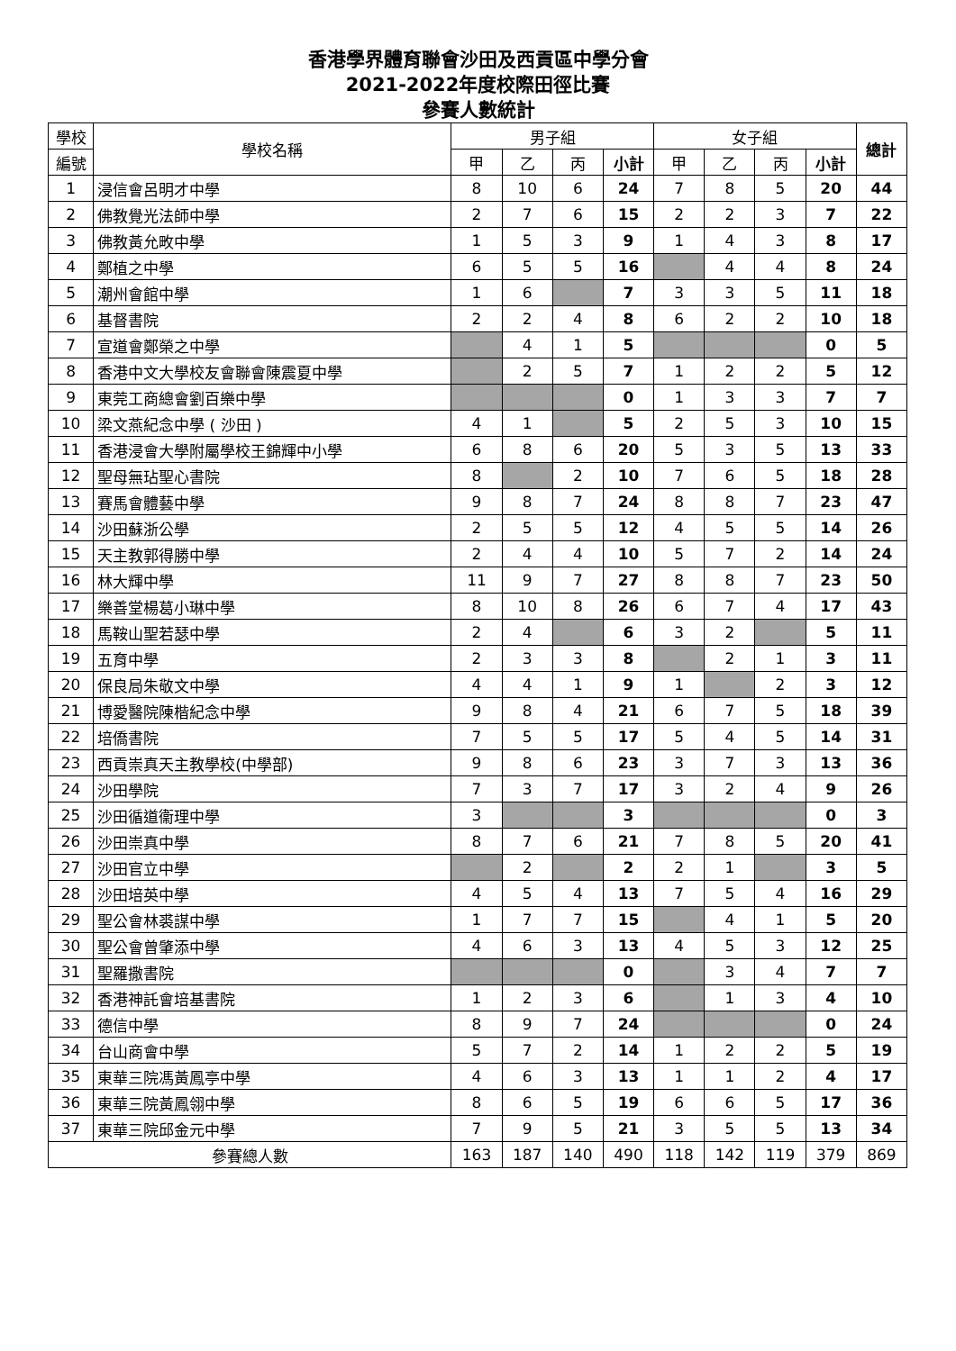香港學界體育聯會沙田及西貢區中學分會
2021-2022年度校際田徑比賽
參賽人數統計
| 學校 | 學校名稱 | 男子組 | | | | 女子組 | | | | 總計 |
| --- | --- | --- | --- | --- | --- | --- | --- | --- | --- | --- |
| 編號 | | 甲 | 乙 | 丙 | 小計 | 甲 | 乙 | 丙 | 小計 | |
| 1 | 浸信會呂明才中學 | 8 | 10 | 6 | 24 | 7 | 8 | 5 | 20 | 44 |
| 2 | 佛教覺光法師中學 | 2 | 7 | 6 | 15 | 2 | 2 | 3 | 7 | 22 |
| 3 | 佛教黃允畋中學 | 1 | 5 | 3 | 9 | 1 | 4 | 3 | 8 | 17 |
| 4 | 鄭植之中學 | 6 | 5 | 5 | 16 | | 4 | 4 | 8 | 24 |
| 5 | 潮州會館中學 | 1 | 6 | | 7 | 3 | 3 | 5 | 11 | 18 |
| 6 | 基督書院 | 2 | 2 | 4 | 8 | 6 | 2 | 2 | 10 | 18 |
| 7 | 宣道會鄭榮之中學 | | 4 | 1 | 5 | | | | 0 | 5 |
| 8 | 香港中文大學校友會聯會陳震夏中學 | | 2 | 5 | 7 | 1 | 2 | 2 | 5 | 12 |
| 9 | 東莞工商總會劉百樂中學 | | | | 0 | 1 | 3 | 3 | 7 | 7 |
| 10 | 梁文燕紀念中學 ( 沙田 ) | 4 | 1 | | 5 | 2 | 5 | 3 | 10 | 15 |
| 11 | 香港浸會大學附屬學校王錦輝中小學 | 6 | 8 | 6 | 20 | 5 | 3 | 5 | 13 | 33 |
| 12 | 聖母無玷聖心書院 | 8 | | 2 | 10 | 7 | 6 | 5 | 18 | 28 |
| 13 | 賽馬會體藝中學 | 9 | 8 | 7 | 24 | 8 | 8 | 7 | 23 | 47 |
| 14 | 沙田蘇浙公學 | 2 | 5 | 5 | 12 | 4 | 5 | 5 | 14 | 26 |
| 15 | 天主教郭得勝中學 | 2 | 4 | 4 | 10 | 5 | 7 | 2 | 14 | 24 |
| 16 | 林大輝中學 | 11 | 9 | 7 | 27 | 8 | 8 | 7 | 23 | 50 |
| 17 | 樂善堂楊葛小琳中學 | 8 | 10 | 8 | 26 | 6 | 7 | 4 | 17 | 43 |
| 18 | 馬鞍山聖若瑟中學 | 2 | 4 | | 6 | 3 | 2 | | 5 | 11 |
| 19 | 五育中學 | 2 | 3 | 3 | 8 | | 2 | 1 | 3 | 11 |
| 20 | 保良局朱敬文中學 | 4 | 4 | 1 | 9 | 1 | | 2 | 3 | 12 |
| 21 | 博愛醫院陳楷紀念中學 | 9 | 8 | 4 | 21 | 6 | 7 | 5 | 18 | 39 |
| 22 | 培僑書院 | 7 | 5 | 5 | 17 | 5 | 4 | 5 | 14 | 31 |
| 23 | 西貢崇真天主教學校(中學部) | 9 | 8 | 6 | 23 | 3 | 7 | 3 | 13 | 36 |
| 24 | 沙田學院 | 7 | 3 | 7 | 17 | 3 | 2 | 4 | 9 | 26 |
| 25 | 沙田循道衞理中學 | 3 | | | 3 | | | | 0 | 3 |
| 26 | 沙田崇真中學 | 8 | 7 | 6 | 21 | 7 | 8 | 5 | 20 | 41 |
| 27 | 沙田官立中學 | | 2 | | 2 | 2 | 1 | | 3 | 5 |
| 28 | 沙田培英中學 | 4 | 5 | 4 | 13 | 7 | 5 | 4 | 16 | 29 |
| 29 | 聖公會林裘謀中學 | 1 | 7 | 7 | 15 | | 4 | 1 | 5 | 20 |
| 30 | 聖公會曾肇添中學 | 4 | 6 | 3 | 13 | 4 | 5 | 3 | 12 | 25 |
| 31 | 聖羅撒書院 | | | | 0 | | 3 | 4 | 7 | 7 |
| 32 | 香港神託會培基書院 | 1 | 2 | 3 | 6 | | 1 | 3 | 4 | 10 |
| 33 | 德信中學 | 8 | 9 | 7 | 24 | | | | 0 | 24 |
| 34 | 台山商會中學 | 5 | 7 | 2 | 14 | 1 | 2 | 2 | 5 | 19 |
| 35 | 東華三院馮黃鳳亭中學 | 4 | 6 | 3 | 13 | 1 | 1 | 2 | 4 | 17 |
| 36 | 東華三院黃鳳翎中學 | 8 | 6 | 5 | 19 | 6 | 6 | 5 | 17 | 36 |
| 37 | 東華三院邱金元中學 | 7 | 9 | 5 | 21 | 3 | 5 | 5 | 13 | 34 |
| 參賽總人數 | | 163 | 187 | 140 | 490 | 118 | 142 | 119 | 379 | 869 |